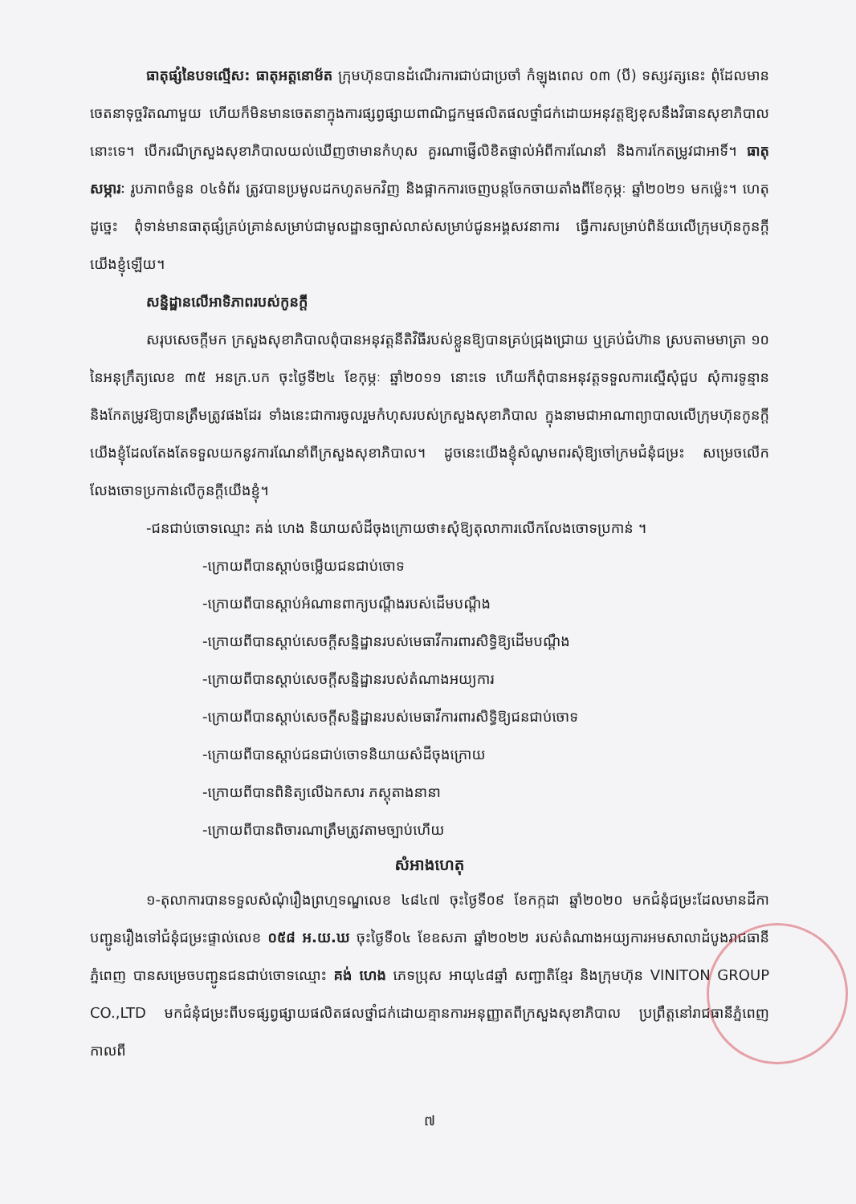ធាតុផ្សំនៃបទល្មើស: ធាតុអត្តនោម័ត ក្រុមហ៊ុនបានដំណើរការជាប់ជាប្រចាំ កំឡុងពេល ០៣ (បី) ទស្សវត្សនេះ ពុំដែលមានចេតនាទុច្ចរិតណាមួយ ហើយក៏មិនមានចេតនាក្នុងការផ្សព្វផ្សាយពាណិជ្ជកម្មផលិតផលថ្នាំជក់ដោយអនុវត្តឱ្យខុសនឹងវិធានសុខាភិបាលនោះទេ។ បើករណីក្រសួងសុខាភិបាលយល់ឃើញថាមានកំហុស គួរណាផ្ញើលិខិតផ្ទាល់អំពីការណែនាំ និងការកែតម្រូវជាអាទិ៍។ ធាតុសម្ភារៈ រូបភាពចំនួន ០៤ទំព័រ ត្រូវបានប្រមូលដកហូតមកវិញ និងផ្អាកការចេញបន្តចែកចាយតាំងពីខែកុម្ភៈ ឆ្នាំ២០២១ មកម្ល៉េះ។ ហេតុដូច្នេះ ពុំទាន់មានធាតុផ្សំគ្រប់គ្រាន់សម្រាប់ជាមូលដ្ឋានច្បាស់លាស់សម្រាប់ជូនអង្គសវនាការ ធ្វើការសម្រាប់ពិន័យលើក្រុមហ៊ុនកូនក្តីយើងខ្ញុំឡើយ។
សន្និដ្ឋានលើអាទិភាពរបស់កូនក្តី
សរុបសេចក្តីមក ក្រសួងសុខាភិបាលពុំបានអនុវត្តនីតិវិធីរបស់ខ្លួនឱ្យបានគ្រប់ជ្រុងជ្រោយ ឬគ្រប់ជំហ៊ាន ស្របតាមមាត្រា ១០ នៃអនុក្រឹត្យលេខ ៣៥ អនក្រ.បក ចុះថ្ងៃទី២៤ ខែកុម្ភៈ ឆ្នាំ២០១១ នោះទេ ហើយក៏ពុំបានអនុវត្តទទួលការស្នើសុំជួប សុំការទូន្មាន និងកែតម្រូវឱ្យបានត្រឹមត្រូវផងដែរ ទាំងនេះជាការចូលរួមកំហុសរបស់ក្រសួងសុខាភិបាល ក្នុងនាមជាអាណាព្យាបាលលើក្រុមហ៊ុនកូនក្តីយើងខ្ញុំដែលតែងតែទទួលយកនូវការណែនាំពីក្រសួងសុខាភិបាល។ ដូចនេះយើងខ្ញុំសំណូមពរសុំឱ្យចៅក្រមជំនុំជម្រះ សម្រេចលើកលែងចោទប្រកាន់លើកូនក្តីយើងខ្ញុំ។
-ជនជាប់ចោទឈ្មោះ គង់ ហេង និយាយសំដីចុងក្រោយថា៖សុំឱ្យតុលាការលើកលែងចោទប្រកាន់ ។
-ក្រោយពីបានស្តាប់ចម្លើយជនជាប់ចោទ
-ក្រោយពីបានស្តាប់អំណានពាក្យបណ្តឹងរបស់ដើមបណ្តឹង
-ក្រោយពីបានស្តាប់សេចក្តីសន្និដ្ឋានរបស់មេធាវីការពារសិទ្ធិឱ្យដើមបណ្តឹង
-ក្រោយពីបានស្តាប់សេចក្តីសន្និដ្ឋានរបស់តំណាងអយ្យការ
-ក្រោយពីបានស្តាប់សេចក្តីសន្និដ្ឋានរបស់មេធាវីការពារសិទ្ធិឱ្យជនជាប់ចោទ
-ក្រោយពីបានស្តាប់ជនជាប់ចោទនិយាយសំដីចុងក្រោយ
-ក្រោយពីបានពិនិត្យលើឯកសារ ភស្តុតាងនានា
-ក្រោយពីបានពិចារណាត្រឹមត្រូវតាមច្បាប់ហើយ
សំអាងហេតុ
១-តុលាការបានទទួលសំណុំរឿងព្រហ្មទណ្ឌលេខ ៤៨៤៧ ចុះថ្ងៃទី០៩ ខែកក្កដា ឆ្នាំ២០២០ មកជំនុំជម្រះដែលមានដីកាបញ្ជូនរឿងទៅជំនុំជម្រះផ្ទាល់លេខ ០៥៨ អ.យ.ឃ ចុះថ្ងៃទី០៤ ខែឧសភា ឆ្នាំ២០២២ របស់តំណាងអយ្យការអមសាលាដំបូងរាជធានីភ្នំពេញ បានសម្រេចបញ្ជូនជនជាប់ចោទឈ្មោះ គង់ ហេង ភេទប្រុស អាយុ៤៨ឆ្នាំ សញ្ជាតិខ្មែរ និងក្រុមហ៊ុន VINITON GROUP CO.,LTD មកជំនុំជម្រះពីបទផ្សព្វផ្សាយផលិតផលថ្នាំជក់ដោយគ្មានការអនុញ្ញាតពីក្រសួងសុខាភិបាល ប្រព្រឹត្តនៅរាជធានីភ្នំពេញ កាលពី
៧